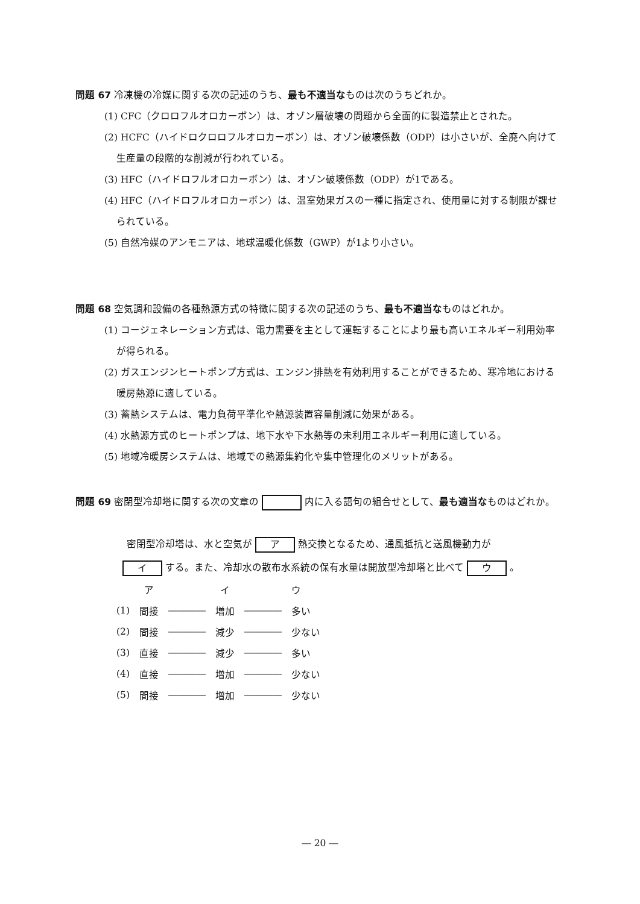問題 67 冷凍機の冷媒に関する次の記述のうち、最も不適当なものは次のうちどれか。
(1) CFC（クロロフルオロカーボン）は、オゾン層破壊の問題から全面的に製造禁止とされた。
(2) HCFC（ハイドロクロロフルオロカーボン）は、オゾン破壊係数（ODP）は小さいが、全廃へ向けて生産量の段階的な削減が行われている。
(3) HFC（ハイドロフルオロカーボン）は、オゾン破壊係数（ODP）が1である。
(4) HFC（ハイドロフルオロカーボン）は、温室効果ガスの一種に指定され、使用量に対する制限が課せられている。
(5) 自然冷媒のアンモニアは、地球温暖化係数（GWP）が1より小さい。
問題 68 空気調和設備の各種熱源方式の特徴に関する次の記述のうち、最も不適当なものはどれか。
(1) コージェネレーション方式は、電力需要を主として運転することにより最も高いエネルギー利用効率が得られる。
(2) ガスエンジンヒートポンプ方式は、エンジン排熱を有効利用することができるため、寒冷地における暖房熱源に適している。
(3) 蓄熱システムは、電力負荷平準化や熱源装置容量削減に効果がある。
(4) 水熱源方式のヒートポンプは、地下水や下水熱等の未利用エネルギー利用に適している。
(5) 地域冷暖房システムは、地域での熱源集約化や集中管理化のメリットがある。
問題 69 密閉型冷却塔に関する次の文章の 内に入る語句の組合せとして、最も適当なものはどれか。
密閉型冷却塔は、水と空気が ア 熱交換となるため、通風抵抗と送風機動力が
イ する。また、冷却水の散布水系統の保有水量は開放型冷却塔と比べて ウ 。
| | ア | | イ | | ウ |
| (1) | 間接 | ―――― | 増加 | ―――― | 多い |
| (2) | 間接 | ―――― | 減少 | ―――― | 少ない |
| (3) | 直接 | ―――― | 減少 | ―――― | 多い |
| (4) | 直接 | ―――― | 増加 | ―――― | 少ない |
| (5) | 間接 | ―――― | 増加 | ―――― | 少ない |
― 20 ―